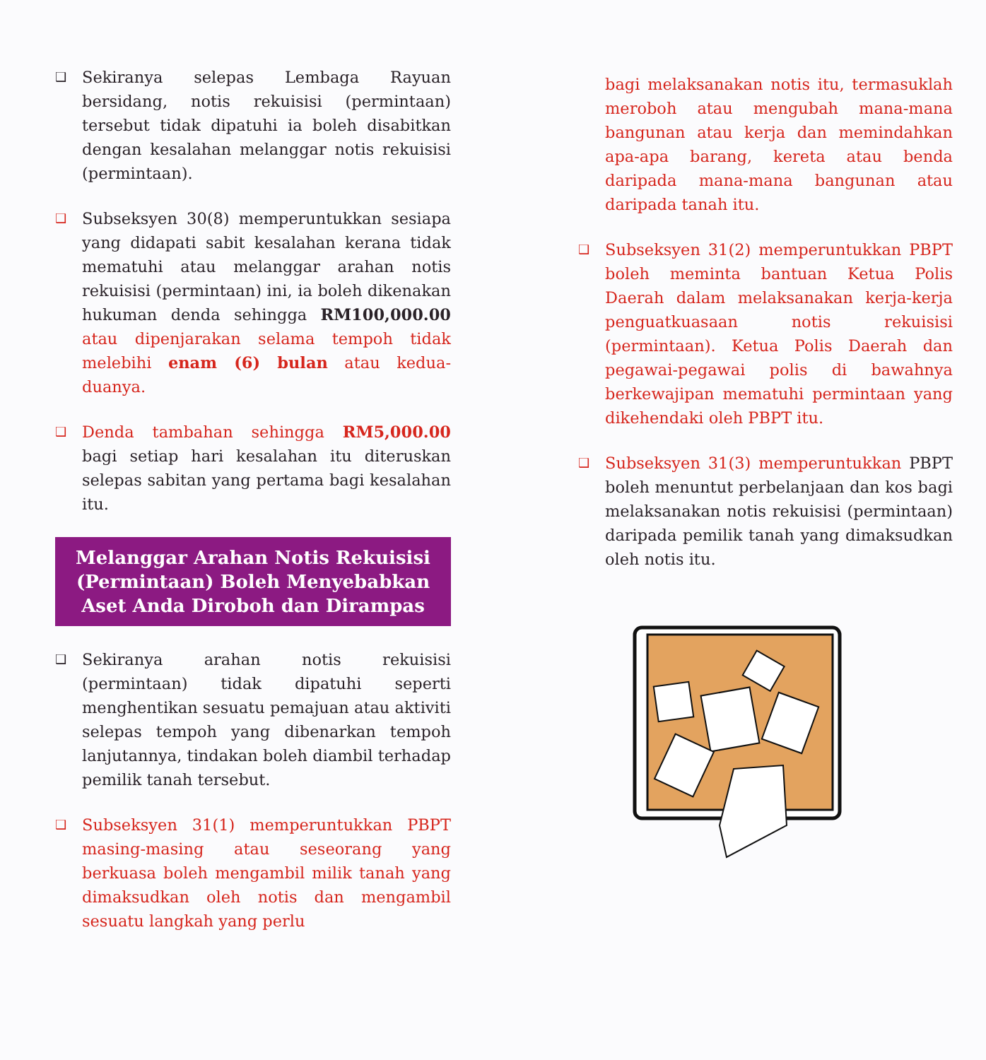❑ Sekiranya selepas Lembaga Rayuan bersidang, notis rekuisisi (permintaan) tersebut tidak dipatuhi ia boleh disabitkan dengan kesalahan melanggar notis rekuisisi (permintaan).
❑ Subseksyen 30(8) memperuntukkan sesiapa yang didapati sabit kesalahan kerana tidak mematuhi atau melanggar arahan notis rekuisisi (permintaan) ini, ia boleh dikenakan hukuman denda sehingga RM100,000.00 atau dipenjarakan selama tempoh tidak melebihi enam (6) bulan atau kedua-duanya.
❑ Denda tambahan sehingga RM5,000.00 bagi setiap hari kesalahan itu diteruskan selepas sabitan yang pertama bagi kesalahan itu.
Melanggar Arahan Notis Rekuisisi (Permintaan) Boleh Menyebabkan Aset Anda Diroboh dan Dirampas
❑ Sekiranya arahan notis rekuisisi (permintaan) tidak dipatuhi seperti menghentikan sesuatu pemajuan atau aktiviti selepas tempoh yang dibenarkan tempoh lanjutannya, tindakan boleh diambil terhadap pemilik tanah tersebut.
❑ Subseksyen 31(1) memperuntukkan PBPT masing-masing atau seseorang yang berkuasa boleh mengambil milik tanah yang dimaksudkan oleh notis dan mengambil sesuatu langkah yang perlu
bagi melaksanakan notis itu, termasuklah meroboh atau mengubah mana-mana bangunan atau kerja dan memindahkan apa-apa barang, kereta atau benda daripada mana-mana bangunan atau daripada tanah itu.
❑ Subseksyen 31(2) memperuntukkan PBPT boleh meminta bantuan Ketua Polis Daerah dalam melaksanakan kerja-kerja penguatkuasaan notis rekuisisi (permintaan). Ketua Polis Daerah dan pegawai-pegawai polis di bawahnya berkewajipan mematuhi permintaan yang dikehendaki oleh PBPT itu.
❑ Subseksyen 31(3) memperuntukkan PBPT boleh menuntut perbelanjaan dan kos bagi melaksanakan notis rekuisisi (permintaan) daripada pemilik tanah yang dimaksudkan oleh notis itu.